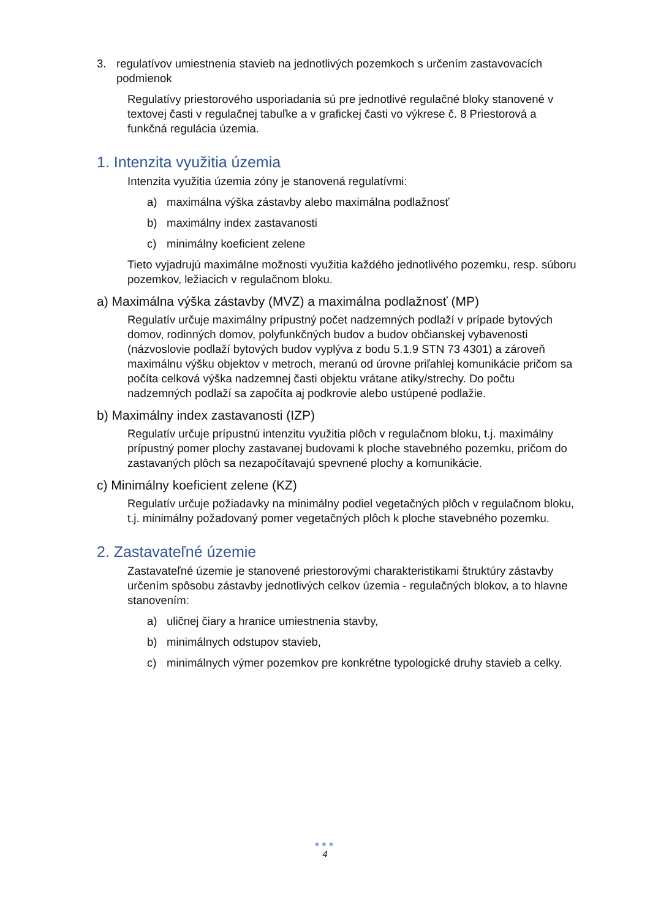3. regulatívov umiestnenia stavieb na jednotlivých pozemkoch s určením zastavovacích podmienok
Regulatívy priestorového usporiadania sú pre jednotlivé regulačné bloky stanovené v textovej časti v regulačnej tabuľke a v grafickej časti vo výkrese č. 8 Priestorová a funkčná regulácia územia.
1. Intenzita využitia územia
Intenzita využitia územia zóny je stanovená regulatívmi:
a) maximálna výška zástavby alebo maximálna podlažnosť
b) maximálny index zastavanosti
c) minimálny koeficient zelene
Tieto vyjadrujú maximálne možnosti využitia každého jednotlivého pozemku, resp. súboru pozemkov, ležiacich v regulačnom bloku.
a) Maximálna výška zástavby (MVZ) a maximálna podlažnosť (MP)
Regulatív určuje maximálny prípustný počet nadzemných podlaží v prípade bytových domov, rodinných domov, polyfunkčných budov a budov občianskej vybavenosti (názvoslovie podlaží bytových budov vyplýva z bodu 5.1.9 STN 73 4301) a zároveň maximálnu výšku objektov v metroch, meranú od úrovne priľahlej komunikácie pričom sa počíta celková výška nadzemnej časti objektu vrátane atiky/strechy. Do počtu nadzemných podlaží sa započíta aj podkrovie alebo ustúpené podlažie.
b) Maximálny index zastavanosti (IZP)
Regulatív určuje prípustnú intenzitu využitia plôch v regulačnom bloku, t.j. maximálny prípustný pomer plochy zastavanej budovami k ploche stavebného pozemku, pričom do zastavaných plôch sa nezapočítavajú spevnené plochy a komunikácie.
c) Minimálny koeficient zelene (KZ)
Regulatív určuje požiadavky na minimálny podiel vegetačných plôch v regulačnom bloku, t.j. minimálny požadovaný pomer vegetačných plôch k ploche stavebného pozemku.
2. Zastavateľné územie
Zastavateľné územie je stanovené priestorovými charakteristikami štruktúry zástavby určením spôsobu zástavby jednotlivých celkov územia - regulačných blokov, a to hlavne stanovením:
a) uličnej čiary a hranice umiestnenia stavby,
b) minimálnych odstupov stavieb,
c) minimálnych výmer pozemkov pre konkrétne typologické druhy stavieb a celky.
●●●
4